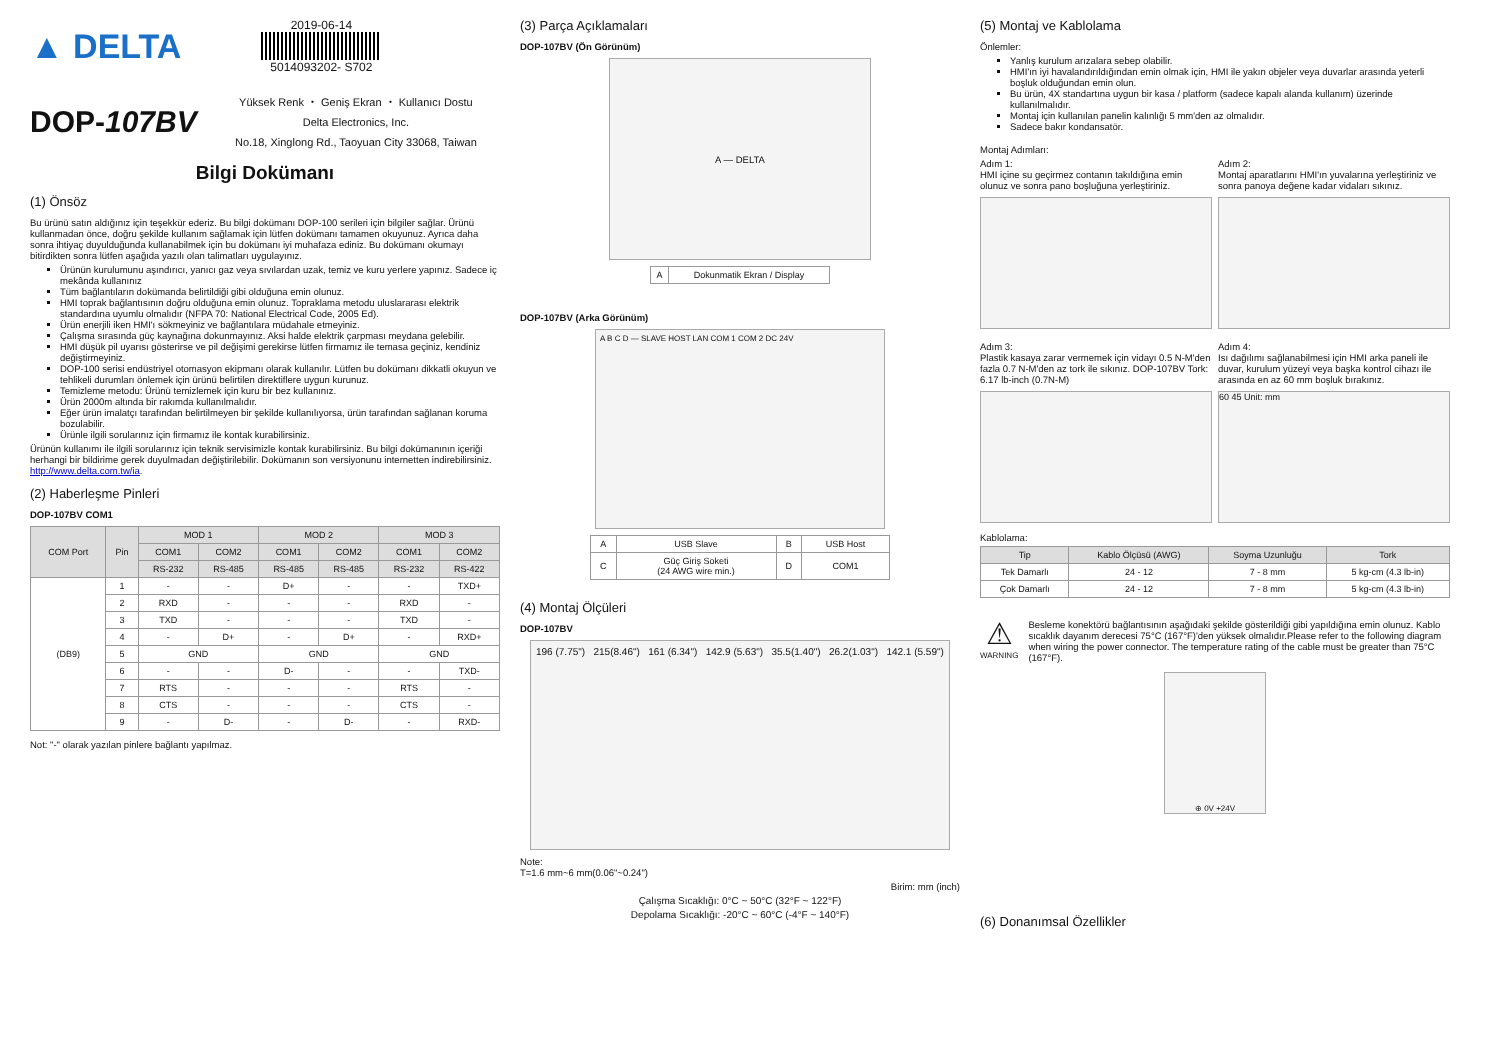▲ DELTA
2019-06-14
5014093202- S702
DOP-107BV
Yüksek Renk ・ Geniş Ekran ・ Kullanıcı Dostu
Delta Electronics, Inc.
No.18, Xinglong Rd., Taoyuan City 33068, Taiwan
Bilgi Dokümanı
(1) Önsöz
Bu ürünü satın aldığınız için teşekkür ederiz. Bu bilgi dokümanı DOP-100 serileri için bilgiler sağlar. Ürünü kullanmadan önce, doğru şekilde kullanım sağlamak için lütfen dokümanı tamamen okuyunuz. Ayrıca daha sonra ihtiyaç duyulduğunda kullanabilmek için bu dokümanı iyi muhafaza ediniz. Bu dokümanı okumayı bitirdikten sonra lütfen aşağıda yazılı olan talimatları uygulayınız.
Ürünün kurulumunu aşındırıcı, yanıcı gaz veya sıvılardan uzak, temiz ve kuru yerlere yapınız. Sadece iç mekânda kullanınız
Tüm bağlantıların dokümanda belirtildiği gibi olduğuna emin olunuz.
HMI toprak bağlantısının doğru olduğuna emin olunuz. Topraklama metodu uluslararası elektrik standardına uyumlu olmalıdır (NFPA 70: National Electrical Code, 2005 Ed).
Ürün enerjili iken HMI'ı sökmeyiniz ve bağlantılara müdahale etmeyiniz.
Çalışma sırasında güç kaynağına dokunmayınız. Aksi halde elektrik çarpması meydana gelebilir.
HMI düşük pil uyarısı gösterirse ve pil değişimi gerekirse lütfen firmamız ile temasa geçiniz, kendiniz değiştirmeyiniz.
DOP-100 serisi endüstriyel otomasyon ekipmanı olarak kullanılır. Lütfen bu dokümanı dikkatli okuyun ve tehlikeli durumları önlemek için ürünü belirtilen direktiflere uygun kurunuz.
Temizleme metodu: Ürünü temizlemek için kuru bir bez kullanınız.
Ürün 2000m altında bir rakımda kullanılmalıdır.
Eğer ürün imalatçı tarafından belirtilmeyen bir şekilde kullanılıyorsa, ürün tarafından sağlanan koruma bozulabilir.
Ürünle ilgili sorularınız için firmamız ile kontak kurabilirsiniz.
Ürünün kullanımı ile ilgili sorularınız için teknik servisimizle kontak kurabilirsiniz. Bu bilgi dokümanının içeriği herhangi bir bildirime gerek duyulmadan değiştirilebilir. Dokümanın son versiyonunu internetten indirebilirsiniz. http://www.delta.com.tw/ia.
(2) Haberleşme Pinleri
DOP-107BV COM1
| COM Port | Pin | MOD 1 | | MOD 2 | | MOD 3 | |
| --- | --- | --- | --- | --- | --- | --- | --- |
| | | COM1 | COM2 | COM1 | COM2 | COM1 | COM2 |
| | | RS-232 | RS-485 | RS-485 | RS-485 | RS-232 | RS-422 |
| (DB9) | 1 | - | - | D+ | - | - | TXD+ |
| | 2 | RXD | - | - | - | RXD | - |
| | 3 | TXD | - | - | - | TXD | - |
| | 4 | - | D+ | - | D+ | - | RXD+ |
| | 5 | GND | | GND | | GND | |
| | 6 | - | - | D- | - | - | TXD- |
| | 7 | RTS | - | - | - | RTS | - |
| | 8 | CTS | - | - | - | CTS | - |
| | 9 | - | D- | - | D- | - | RXD- |
Not: "-" olarak yazılan pinlere bağlantı yapılmaz.
(3) Parça Açıklamaları
DOP-107BV (Ön Görünüm)
A — DELTA
| A | Dokunmatik Ekran / Display |
DOP-107BV (Arka Görünüm)
A B C D — SLAVE HOST LAN COM 1 COM 2 DC 24V
| A | USB Slave | B | USB Host |
| C | Güç Giriş Soketi (24 AWG wire min.) | D | COM1 |
(4) Montaj Ölçüleri
DOP-107BV
196 (7.75") 215(8.46") 161 (6.34") 142.9 (5.63") 35.5(1.40") 26.2(1.03") 142.1 (5.59")
Note:
T=1.6 mm~6 mm(0.06"~0.24")
Birim: mm (inch)
Çalışma Sıcaklığı: 0°C ~ 50°C (32°F ~ 122°F)
Depolama Sıcaklığı: -20°C ~ 60°C (-4°F ~ 140°F)
(5) Montaj ve Kablolama
Önlemler:
Yanlış kurulum arızalara sebep olabilir.
HMI'ın iyi havalandırıldığından emin olmak için, HMI ile yakın objeler veya duvarlar arasında yeterli boşluk olduğundan emin olun.
Bu ürün, 4X standartına uygun bir kasa / platform (sadece kapalı alanda kullanım) üzerinde kullanılmalıdır.
Montaj için kullanılan panelin kalınlığı 5 mm'den az olmalıdır.
Sadece bakır kondansatör.
Montaj Adımları:
Adım 1:
HMI içine su geçirmez contanın takıldığına emin olunuz ve sonra pano boşluğuna yerleştiriniz.
Adım 2:
Montaj aparatlarını HMI'ın yuvalarına yerleştiriniz ve sonra panoya değene kadar vidaları sıkınız.
Adım 3:
Plastik kasaya zarar vermemek için vidayı 0.5 N-M'den fazla 0.7 N-M'den az tork ile sıkınız. DOP-107BV Tork: 6.17 lb-inch (0.7N-M)
Adım 4:
Isı dağılımı sağlanabilmesi için HMI arka paneli ile duvar, kurulum yüzeyi veya başka kontrol cihazı ile arasında en az 60 mm boşluk bırakınız.
60 45 Unit: mm
Kablolama:
| Tip | Kablo Ölçüsü (AWG) | Soyma Uzunluğu | Tork |
| --- | --- | --- | --- |
| Tek Damarlı | 24 - 12 | 7 - 8 mm | 5 kg-cm (4.3 lb-in) |
| Çok Damarlı | 24 - 12 | 7 - 8 mm | 5 kg-cm (4.3 lb-in) |
⚠
WARNING
Besleme konektörü bağlantısının aşağıdaki şekilde gösterildiği gibi yapıldığına emin olunuz. Kablo sıcaklık dayanım derecesi 75°C (167°F)'den yüksek olmalıdır.Please refer to the following diagram when wiring the power connector. The temperature rating of the cable must be greater than 75°C (167°F).
⊕ 0V +24V
(6) Donanımsal Özellikler